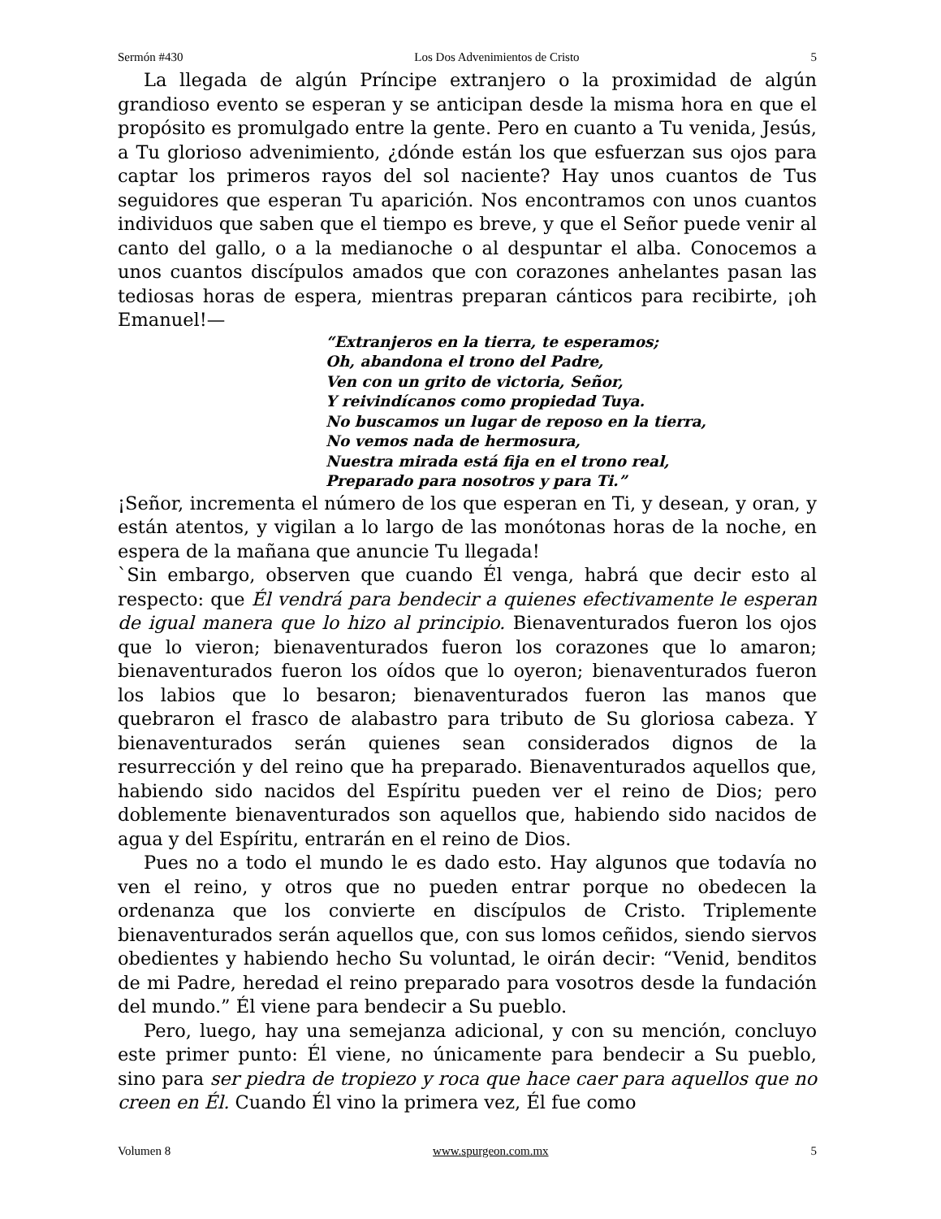Sermón #430 Los Dos Advenimientos de Cristo 5
La llegada de algún Príncipe extranjero o la proximidad de algún grandioso evento se esperan y se anticipan desde la misma hora en que el propósito es promulgado entre la gente. Pero en cuanto a Tu venida, Jesús, a Tu glorioso advenimiento, ¿dónde están los que esfuerzan sus ojos para captar los primeros rayos del sol naciente? Hay unos cuantos de Tus seguidores que esperan Tu aparición. Nos encontramos con unos cuantos individuos que saben que el tiempo es breve, y que el Señor puede venir al canto del gallo, o a la medianoche o al despuntar el alba. Conocemos a unos cuantos discípulos amados que con corazones anhelantes pasan las tediosas horas de espera, mientras preparan cánticos para recibirte, ¡oh Emanuel!—
“Extranjeros en la tierra, te esperamos;
Oh, abandona el trono del Padre,
Ven con un grito de victoria, Señor,
Y reivindícanos como propiedad Tuya.
No buscamos un lugar de reposo en la tierra,
No vemos nada de hermosura,
Nuestra mirada está fija en el trono real,
Preparado para nosotros y para Ti.”
¡Señor, incrementa el número de los que esperan en Ti, y desean, y oran, y están atentos, y vigilan a lo largo de las monótonas horas de la noche, en espera de la mañana que anuncie Tu llegada!
`Sin embargo, observen que cuando Él venga, habrá que decir esto al respecto: que Él vendrá para bendecir a quienes efectivamente le esperan de igual manera que lo hizo al principio. Bienaventurados fueron los ojos que lo vieron; bienaventurados fueron los corazones que lo amaron; bienaventurados fueron los oídos que lo oyeron; bienaventurados fueron los labios que lo besaron; bienaventurados fueron las manos que quebraron el frasco de alabastro para tributo de Su gloriosa cabeza. Y bienaventurados serán quienes sean considerados dignos de la resurrección y del reino que ha preparado. Bienaventurados aquellos que, habiendo sido nacidos del Espíritu pueden ver el reino de Dios; pero doblemente bienaventurados son aquellos que, habiendo sido nacidos de agua y del Espíritu, entrarán en el reino de Dios.
Pues no a todo el mundo le es dado esto. Hay algunos que todavía no ven el reino, y otros que no pueden entrar porque no obedecen la ordenanza que los convierte en discípulos de Cristo. Triplemente bienaventurados serán aquellos que, con sus lomos ceñidos, siendo siervos obedientes y habiendo hecho Su voluntad, le oirán decir: “Venid, benditos de mi Padre, heredad el reino preparado para vosotros desde la fundación del mundo.” Él viene para bendecir a Su pueblo.
Pero, luego, hay una semejanza adicional, y con su mención, concluyo este primer punto: Él viene, no únicamente para bendecir a Su pueblo, sino para ser piedra de tropiezo y roca que hace caer para aquellos que no creen en Él. Cuando Él vino la primera vez, Él fue como
Volumen 8 www.spurgeon.com.mx 5